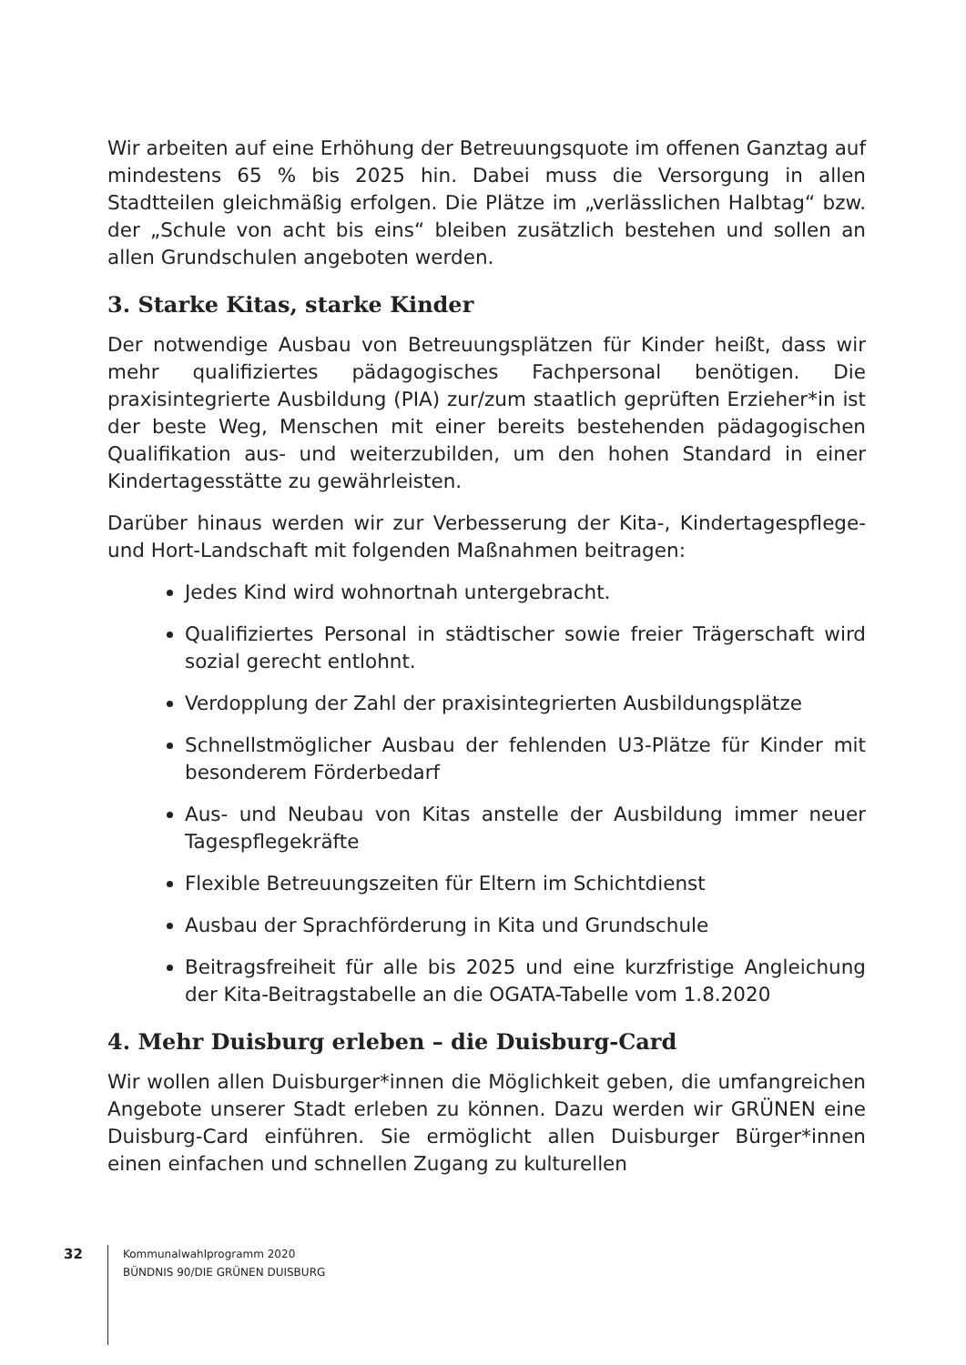Wir arbeiten auf eine Erhöhung der Betreuungsquote im offenen Ganztag auf mindestens 65 % bis 2025 hin. Dabei muss die Versorgung in allen Stadtteilen gleichmäßig erfolgen. Die Plätze im „verlässlichen Halbtag“ bzw. der „Schule von acht bis eins“ bleiben zusätzlich bestehen und sollen an allen Grundschulen angeboten werden.
3. Starke Kitas, starke Kinder
Der notwendige Ausbau von Betreuungsplätzen für Kinder heißt, dass wir mehr qualifiziertes pädagogisches Fachpersonal benötigen. Die praxisintegrierte Ausbildung (PIA) zur/zum staatlich geprüften Erzieher*in ist der beste Weg, Menschen mit einer bereits bestehenden pädagogischen Qualifikation aus- und weiterzubilden, um den hohen Standard in einer Kindertagesstätte zu gewährleisten.
Darüber hinaus werden wir zur Verbesserung der Kita-, Kindertagespflege- und Hort-Landschaft mit folgenden Maßnahmen beitragen:
Jedes Kind wird wohnortnah untergebracht.
Qualifiziertes Personal in städtischer sowie freier Trägerschaft wird sozial gerecht entlohnt.
Verdopplung der Zahl der praxisintegrierten Ausbildungsplätze
Schnellstmöglicher Ausbau der fehlenden U3-Plätze für Kinder mit besonderem Förderbedarf
Aus- und Neubau von Kitas anstelle der Ausbildung immer neuer Tagespflegekräfte
Flexible Betreuungszeiten für Eltern im Schichtdienst
Ausbau der Sprachförderung in Kita und Grundschule
Beitragsfreiheit für alle bis 2025 und eine kurzfristige Angleichung der Kita-Beitragstabelle an die OGATA-Tabelle vom 1.8.2020
4. Mehr Duisburg erleben – die Duisburg-Card
Wir wollen allen Duisburger*innen die Möglichkeit geben, die umfangreichen Angebote unserer Stadt erleben zu können. Dazu werden wir GRÜNEN eine Duisburg-Card einführen. Sie ermöglicht allen Duisburger Bürger*innen einen einfachen und schnellen Zugang zu kulturellen
32
Kommunalwahlprogramm 2020
BÜNDNIS 90/DIE GRÜNEN DUISBURG